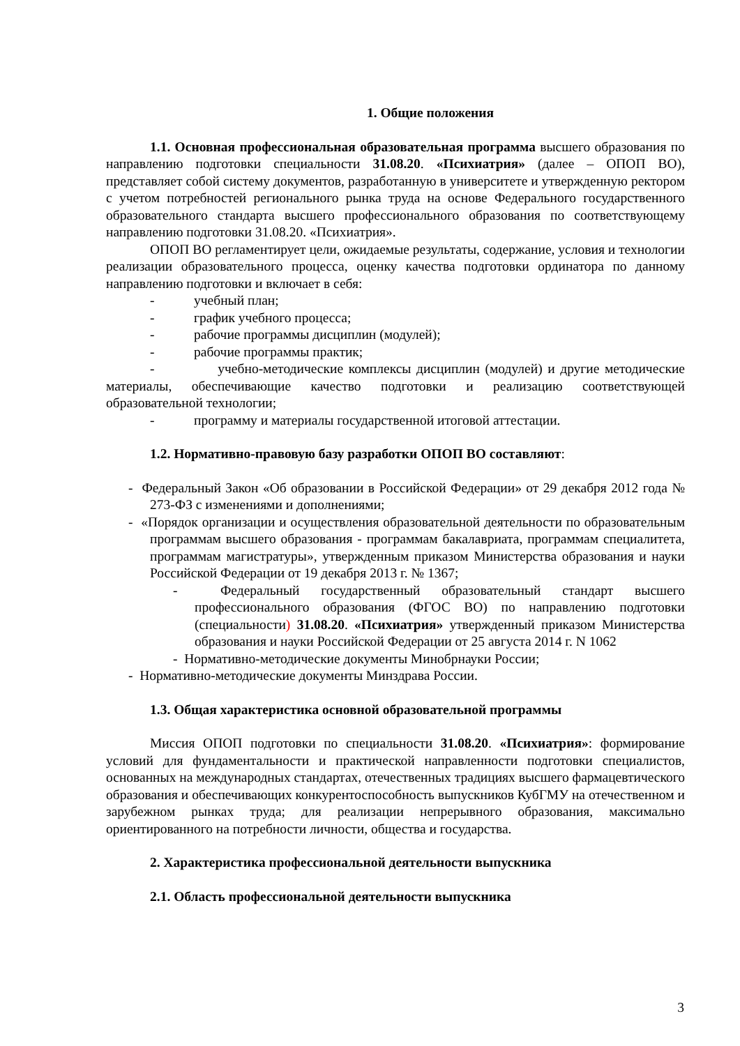1. Общие положения
1.1. Основная профессиональная образовательная программа высшего образования по направлению подготовки специальности 31.08.20. «Психиатрия» (далее – ОПОП ВО), представляет собой систему документов, разработанную в университете и утвержденную ректором с учетом потребностей регионального рынка труда на основе Федерального государственного образовательного стандарта высшего профессионального образования по соответствующему направлению подготовки 31.08.20. «Психиатрия».
ОПОП ВО регламентирует цели, ожидаемые результаты, содержание, условия и технологии реализации образовательного процесса, оценку качества подготовки ординатора по данному направлению подготовки и включает в себя:
- учебный план;
- график учебного процесса;
- рабочие программы дисциплин (модулей);
- рабочие программы практик;
- учебно-методические комплексы дисциплин (модулей) и другие методические материалы, обеспечивающие качество подготовки и реализацию соответствующей образовательной технологии;
- программу и материалы государственной итоговой аттестации.
1.2. Нормативно-правовую базу разработки ОПОП ВО составляют:
- Федеральный Закон «Об образовании в Российской Федерации» от 29 декабря 2012 года № 273-ФЗ с изменениями и дополнениями;
- «Порядок организации и осуществления образовательной деятельности по образовательным программам высшего образования - программам бакалавриата, программам специалитета, программам магистратуры», утвержденным приказом Министерства образования и науки Российской Федерации от 19 декабря 2013 г. № 1367;
- Федеральный государственный образовательный стандарт высшего профессионального образования (ФГОС ВО) по направлению подготовки (специальности) 31.08.20. «Психиатрия» утвержденный приказом Министерства образования и науки Российской Федерации от 25 августа 2014 г. N 1062
- Нормативно-методические документы Минобрнауки России;
- Нормативно-методические документы Минздрава России.
1.3. Общая характеристика основной образовательной программы
Миссия ОПОП подготовки по специальности 31.08.20. «Психиатрия»: формирование условий для фундаментальности и практической направленности подготовки специалистов, основанных на международных стандартах, отечественных традициях высшего фармацевтического образования и обеспечивающих конкурентоспособность выпускников КубГМУ на отечественном и зарубежном рынках труда; для реализации непрерывного образования, максимально ориентированного на потребности личности, общества и государства.
2. Характеристика профессиональной деятельности выпускника
2.1. Область профессиональной деятельности выпускника
3